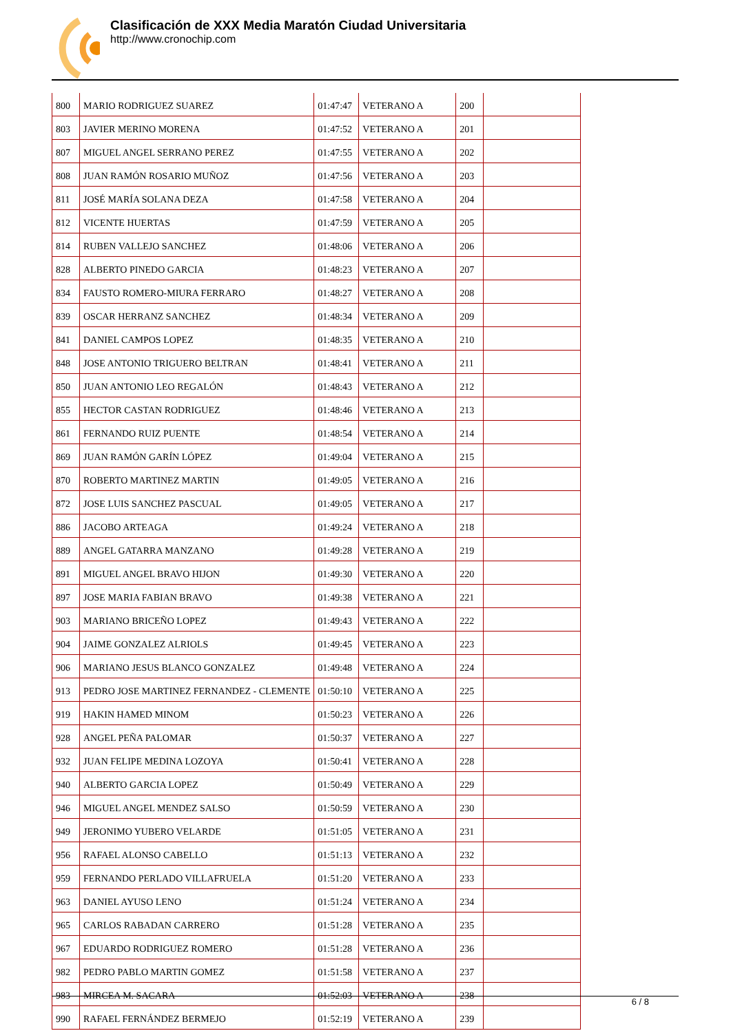Clasificación de XXX Media Maratón Ciudad Universitaria
http://www.cronochip.com
| 800 | MARIO RODRIGUEZ SUAREZ | 01:47:47 | VETERANO A | 200 | |
| 803 | JAVIER MERINO MORENA | 01:47:52 | VETERANO A | 201 | |
| 807 | MIGUEL ANGEL SERRANO PEREZ | 01:47:55 | VETERANO A | 202 | |
| 808 | JUAN RAMÓN ROSARIO MUÑOZ | 01:47:56 | VETERANO A | 203 | |
| 811 | JOSÉ MARÍA SOLANA DEZA | 01:47:58 | VETERANO A | 204 | |
| 812 | VICENTE HUERTAS | 01:47:59 | VETERANO A | 205 | |
| 814 | RUBEN VALLEJO SANCHEZ | 01:48:06 | VETERANO A | 206 | |
| 828 | ALBERTO PINEDO GARCIA | 01:48:23 | VETERANO A | 207 | |
| 834 | FAUSTO ROMERO-MIURA FERRARO | 01:48:27 | VETERANO A | 208 | |
| 839 | OSCAR HERRANZ SANCHEZ | 01:48:34 | VETERANO A | 209 | |
| 841 | DANIEL CAMPOS LOPEZ | 01:48:35 | VETERANO A | 210 | |
| 848 | JOSE ANTONIO TRIGUERO BELTRAN | 01:48:41 | VETERANO A | 211 | |
| 850 | JUAN ANTONIO LEO REGALÓN | 01:48:43 | VETERANO A | 212 | |
| 855 | HECTOR CASTAN RODRIGUEZ | 01:48:46 | VETERANO A | 213 | |
| 861 | FERNANDO RUIZ PUENTE | 01:48:54 | VETERANO A | 214 | |
| 869 | JUAN RAMÓN GARÍN LÓPEZ | 01:49:04 | VETERANO A | 215 | |
| 870 | ROBERTO MARTINEZ MARTIN | 01:49:05 | VETERANO A | 216 | |
| 872 | JOSE LUIS SANCHEZ PASCUAL | 01:49:05 | VETERANO A | 217 | |
| 886 | JACOBO ARTEAGA | 01:49:24 | VETERANO A | 218 | |
| 889 | ANGEL GATARRA MANZANO | 01:49:28 | VETERANO A | 219 | |
| 891 | MIGUEL ANGEL BRAVO HIJON | 01:49:30 | VETERANO A | 220 | |
| 897 | JOSE MARIA FABIAN BRAVO | 01:49:38 | VETERANO A | 221 | |
| 903 | MARIANO BRICEÑO LOPEZ | 01:49:43 | VETERANO A | 222 | |
| 904 | JAIME GONZALEZ ALRIOLS | 01:49:45 | VETERANO A | 223 | |
| 906 | MARIANO JESUS BLANCO GONZALEZ | 01:49:48 | VETERANO A | 224 | |
| 913 | PEDRO JOSE MARTINEZ FERNANDEZ - CLEMENTE | 01:50:10 | VETERANO A | 225 | |
| 919 | HAKIN HAMED MINOM | 01:50:23 | VETERANO A | 226 | |
| 928 | ANGEL PEÑA PALOMAR | 01:50:37 | VETERANO A | 227 | |
| 932 | JUAN FELIPE MEDINA LOZOYA | 01:50:41 | VETERANO A | 228 | |
| 940 | ALBERTO GARCIA LOPEZ | 01:50:49 | VETERANO A | 229 | |
| 946 | MIGUEL ANGEL MENDEZ SALSO | 01:50:59 | VETERANO A | 230 | |
| 949 | JERONIMO YUBERO VELARDE | 01:51:05 | VETERANO A | 231 | |
| 956 | RAFAEL ALONSO CABELLO | 01:51:13 | VETERANO A | 232 | |
| 959 | FERNANDO PERLADO VILLAFRUELA | 01:51:20 | VETERANO A | 233 | |
| 963 | DANIEL AYUSO LENO | 01:51:24 | VETERANO A | 234 | |
| 965 | CARLOS RABADAN CARRERO | 01:51:28 | VETERANO A | 235 | |
| 967 | EDUARDO RODRIGUEZ ROMERO | 01:51:28 | VETERANO A | 236 | |
| 982 | PEDRO PABLO MARTIN GOMEZ | 01:51:58 | VETERANO A | 237 | |
| 983 | MIRCEA M. SACARA | 01:52:03 | VETERANO A | 238 | |
| 990 | RAFAEL FERNÁNDEZ BERMEJO | 01:52:19 | VETERANO A | 239 | |
6 / 8